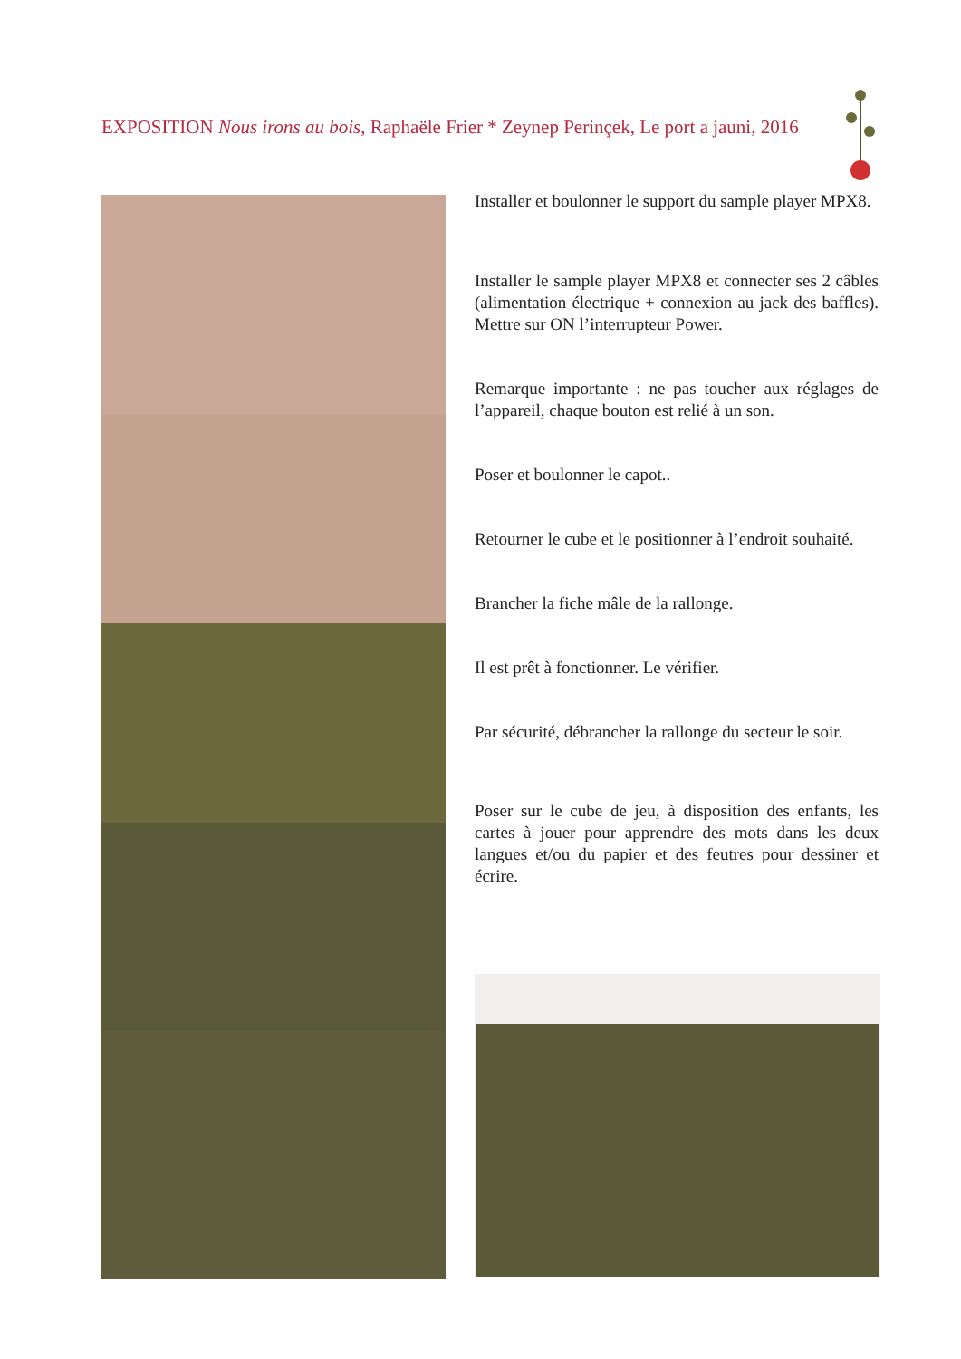EXPOSITION Nous irons au bois, Raphaële Frier * Zeynep Perinçek, Le port a jauni, 2016
Installer et boulonner le support du sample player MPX8.
Installer le sample player MPX8 et connecter ses 2 câbles (alimentation électrique + connexion au jack des baffles). Mettre sur ON l’interrupteur Power.
Remarque importante : ne pas toucher aux réglages de l’appareil, chaque bouton est relié à un son.
Poser et boulonner le capot..
Retourner le cube et le positionner à l’endroit souhaité.
Brancher la fiche mâle de la rallonge.
Il est prêt à fonctionner. Le vérifier.
Par sécurité, débrancher la rallonge du secteur le soir.
Poser sur le cube de jeu, à disposition des enfants, les cartes à jouer pour apprendre des mots dans les deux langues et/ou du papier et des feutres pour dessiner et écrire.